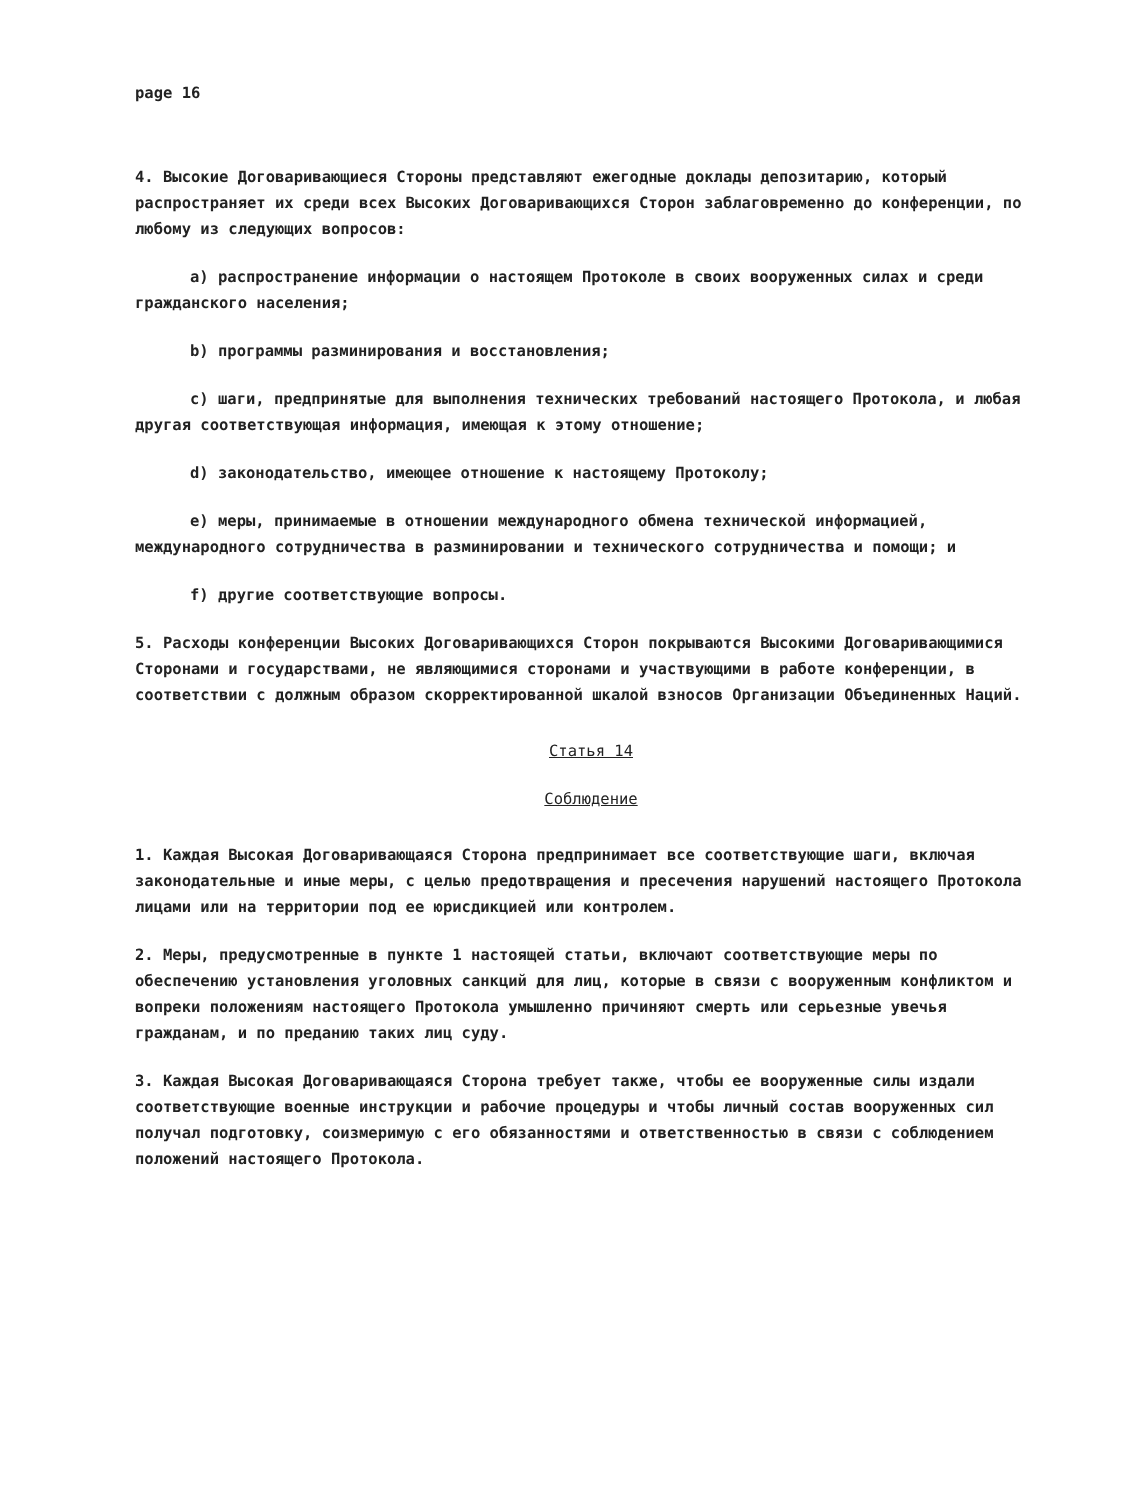page 16
4. Высокие Договаривающиеся Стороны представляют ежегодные доклады депозитарию, который распространяет их среди всех Высоких Договаривающихся Сторон заблаговременно до конференции, по любому из следующих вопросов:
a) распространение информации о настоящем Протоколе в своих вооруженных силах и среди гражданского населения;
b) программы разминирования и восстановления;
c) шаги, предпринятые для выполнения технических требований настоящего Протокола, и любая другая соответствующая информация, имеющая к этому отношение;
d) законодательство, имеющее отношение к настоящему Протоколу;
e) меры, принимаемые в отношении международного обмена технической информацией, международного сотрудничества в разминировании и технического сотрудничества и помощи; и
f) другие соответствующие вопросы.
5. Расходы конференции Высоких Договаривающихся Сторон покрываются Высокими Договаривающимися Сторонами и государствами, не являющимися сторонами и участвующими в работе конференции, в соответствии с должным образом скорректированной шкалой взносов Организации Объединенных Наций.
Статья 14
Соблюдение
1. Каждая Высокая Договаривающаяся Сторона предпринимает все соответствующие шаги, включая законодательные и иные меры, с целью предотвращения и пресечения нарушений настоящего Протокола лицами или на территории под ее юрисдикцией или контролем.
2. Меры, предусмотренные в пункте 1 настоящей статьи, включают соответствующие меры по обеспечению установления уголовных санкций для лиц, которые в связи с вооруженным конфликтом и вопреки положениям настоящего Протокола умышленно причиняют смерть или серьезные увечья гражданам, и по преданию таких лиц суду.
3. Каждая Высокая Договаривающаяся Сторона требует также, чтобы ее вооруженные силы издали соответствующие военные инструкции и рабочие процедуры и чтобы личный состав вооруженных сил получал подготовку, соизмеримую с его обязанностями и ответственностью в связи с соблюдением положений настоящего Протокола.